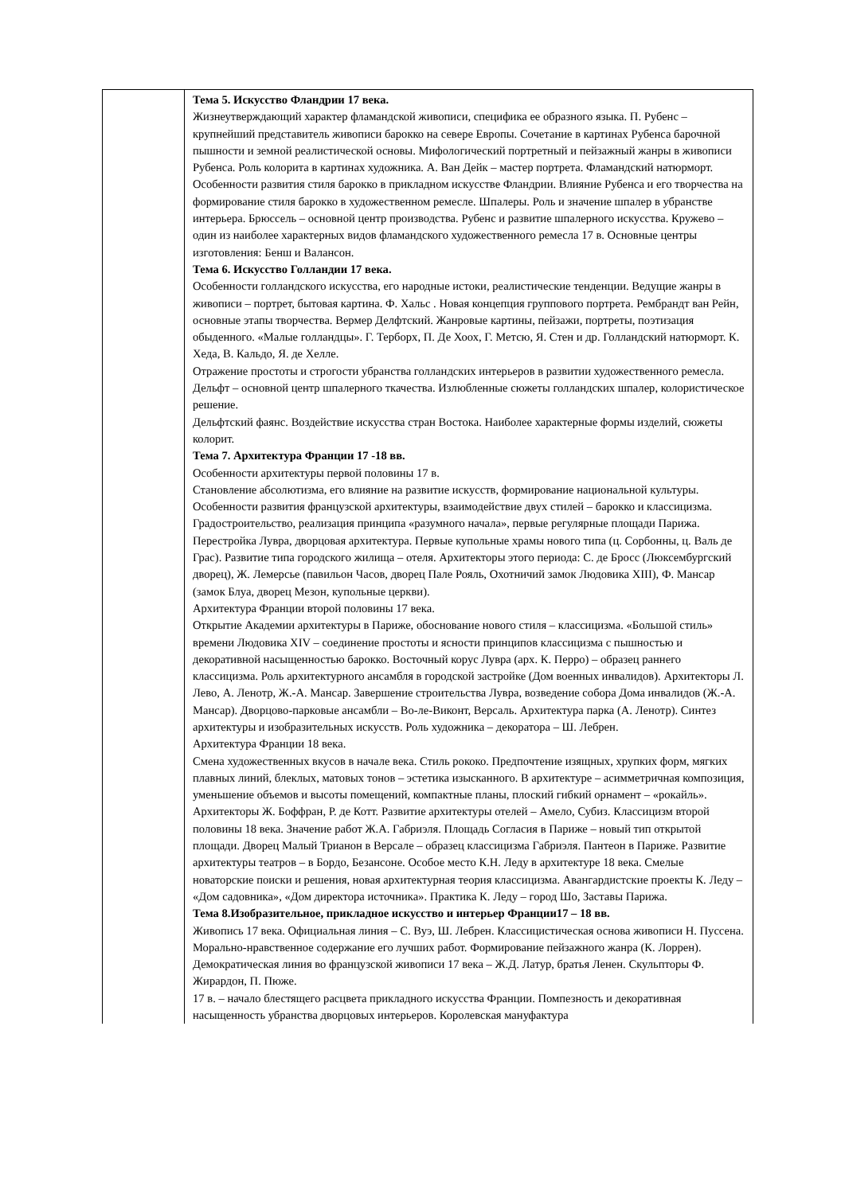| | Тема 5. Искусство Фландрии 17 века. Жизнеутверждающий характер фламандской живописи, специфика ее образного языка. П. Рубенс – крупнейший представитель живописи барокко на севере Европы. Сочетание в картинах Рубенса барочной пышности и земной реалистической основы. Мифологический портретный и пейзажный жанры в живописи Рубенса. Роль колорита в картинах художника. А. Ван Дейк – мастер портрета. Фламандский натюрморт. Особенности развития стиля барокко в прикладном искусстве Фландрии. Влияние Рубенса и его творчества на формирование стиля барокко в художественном ремесле. Шпалеры. Роль и значение шпалер в убранстве интерьера. Брюссель – основной центр производства. Рубенс и развитие шпалерного искусства. Кружево – один из наиболее характерных видов фламандского художественного ремесла 17 в. Основные центры изготовления: Бенш и Валансон. Тема 6. Искусство Голландии 17 века. Особенности голландского искусства, его народные истоки, реалистические тенденции. Ведущие жанры в живописи – портрет, бытовая картина. Ф. Хальс . Новая концепция группового портрета. Рембрандт ван Рейн, основные этапы творчества. Вермер Делфтский. Жанровые картины, пейзажи, портреты, поэтизация обыденного. «Малые голландцы». Г. Терборх, П. Де Хоох, Г. Метсю, Я. Стен и др. Голландский натюрморт. К. Хеда, В. Кальдо, Я. де Хелле. Отражение простоты и строгости убранства голландских интерьеров в развитии художественного ремесла. Дельфт – основной центр шпалерного ткачества. Излюбленные сюжеты голландских шпалер, колористическое решение. Дельфтский фаянс. Воздействие искусства стран Востока. Наиболее характерные формы изделий, сюжеты колорит. Тема 7. Архитектура Франции 17 -18 вв. Особенности архитектуры первой половины 17 в. Становление абсолютизма, его влияние на развитие искусств, формирование национальной культуры. Особенности развития французской архитектуры, взаимодействие двух стилей – барокко и классицизма. Градостроительство, реализация принципа «разумного начала», первые регулярные площади Парижа. Перестройка Лувра, дворцовая архитектура. Первые купольные храмы нового типа (ц. Сорбонны, ц. Валь де Грас). Развитие типа городского жилища – отеля. Архитекторы этого периода: С. де Бросс (Люксембургский дворец), Ж. Лемерсье (павильон Часов, дворец Пале Рояль, Охотничий замок Людовика XIII), Ф. Мансар (замок Блуа, дворец Мезон, купольные церкви). Архитектура Франции второй половины 17 века. Открытие Академии архитектуры в Париже, обоснование нового стиля – классицизма. «Большой стиль» времени Людовика XIV – соединение простоты и ясности принципов классицизма с пышностью и декоративной насыщенностью барокко. Восточный корус Лувра (арх. К. Перро) – образец раннего классицизма. Роль архитектурного ансамбля в городской застройке (Дом военных инвалидов). Архитекторы Л. Лево, А. Ленотр, Ж.-А. Мансар. Завершение строительства Лувра, возведение собора Дома инвалидов (Ж.-А. Мансар). Дворцово-парковые ансамбли – Во-ле-Виконт, Версаль. Архитектура парка (А. Ленотр). Синтез архитектуры и изобразительных искусств. Роль художника – декоратора – Ш. Лебрен. Архитектура Франции 18 века. Смена художественных вкусов в начале века. Стиль рококо. Предпочтение изящных, хрупких форм, мягких плавных линий, блеклых, матовых тонов – эстетика изысканного. В архитектуре – асимметричная композиция, уменьшение объемов и высоты помещений, компактные планы, плоский гибкий орнамент – «рокайль». Архитекторы Ж. Боффран, Р. де Котт. Развитие архитектуры отелей – Амело, Субиз. Классицизм второй половины 18 века. Значение работ Ж.А. Габриэля. Площадь Согласия в Париже – новый тип открытой площади. Дворец Малый Трианон в Версале – образец классицизма Габриэля. Пантеон в Париже. Развитие архитектуры театров – в Бордо, Безансоне. Особое место К.Н. Леду в архитектуре 18 века. Смелые новаторские поиски и решения, новая архитектурная теория классицизма. Авангардистские проекты К. Леду – «Дом садовника», «Дом директора источника». Практика К. Леду – город Шо, Заставы Парижа. Тема 8.Изобразительное, прикладное искусство и интерьер Франции17 – 18 вв. Живопись 17 века. Официальная линия – С. Вуэ, Ш. Лебрен. Классицистическая основа живописи Н. Пуссена. Морально-нравственное содержание его лучших работ. Формирование пейзажного жанра (К. Лоррен). Демократическая линия во французской живописи 17 века – Ж.Д. Латур, братья Ленен. Скульпторы Ф. Жирардон, П. Пюже. 17 в. – начало блестящего расцвета прикладного искусства Франции. Помпезность и декоративная насыщенность убранства дворцовых интерьеров. Королевская мануфактура |